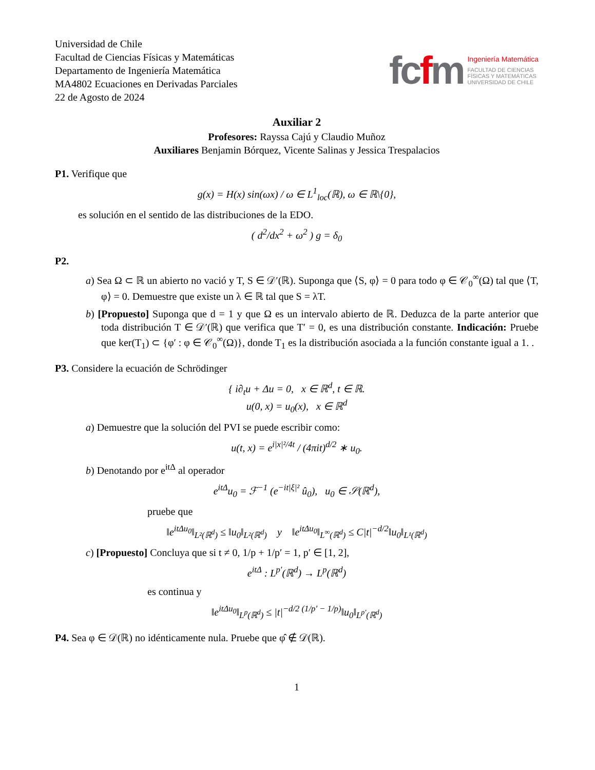Universidad de Chile
Facultad de Ciencias Físicas y Matemáticas
Departamento de Ingeniería Matemática
MA4802 Ecuaciones en Derivadas Parciales
22 de Agosto de 2024
fcfm
Ingeniería Matemática
FACULTAD DE CIENCIAS
FÍSICAS Y MATEMÁTICAS
UNIVERSIDAD DE CHILE
Auxiliar 2
Profesores: Rayssa Cajú y Claudio Muñoz
Auxiliares Benjamin Bórquez, Vicente Salinas y Jessica Trespalacios
P1. Verifique que
g(x) = H(x) sin(ωx) / ω ∈ L<sup>1</sup><sub>loc</sub>(ℝ), ω ∈ ℝ\{0},
es solución en el sentido de las distribuciones de la EDO.
( d<sup>2</sup>/dx<sup>2</sup> + ω<sup>2</sup> ) g = δ<sub>0</sub>
P2.
a) Sea Ω ⊂ ℝ un abierto no vació y T, S ∈ 𝒟′(ℝ). Suponga que ⟨S, φ⟩ = 0 para todo φ ∈ 𝒞<sub>0</sub><sup>∞</sup>(Ω) tal que ⟨T, φ⟩ = 0. Demuestre que existe un λ ∈ ℝ tal que S = λT.
b) [Propuesto] Suponga que d = 1 y que Ω es un intervalo abierto de ℝ. Deduzca de la parte anterior que toda distribución T ∈ 𝒟′(ℝ) que verifica que T′ = 0, es una distribución constante. Indicación: Pruebe que ker(T<sub>1</sub>) ⊂ {φ′ : φ ∈ 𝒞<sub>0</sub><sup>∞</sup>(Ω)}, donde T<sub>1</sub> es la distribución asociada a la función constante igual a 1. .
P3. Considere la ecuación de Schrödinger
{ i∂<sub>t</sub>u + Δu = 0, x ∈ ℝ<sup>d</sup>, t ∈ ℝ.
u(0, x) = u<sub>0</sub>(x), x ∈ ℝ<sup>d</sup>
a) Demuestre que la solución del PVI se puede escribir como:
u(t, x) = e<sup>i|x|²/4t</sup> / (4πit)<sup>d/2</sup> ∗ u<sub>0</sub>.
b) Denotando por e<sup>itΔ</sup> al operador
e<sup>itΔ</sup>u<sub>0</sub> = ℱ<sup>−1</sup> (e<sup>−it|ξ|²</sup> û<sub>0</sub>), u<sub>0</sub> ∈ 𝒮(ℝ<sup>d</sup>),
pruebe que
‖e<sup>itΔu<sub>0</sub></sup>‖<sub>L²(ℝ<sup>d</sup>)</sub> ≤ ‖u<sub>0</sub>‖<sub>L²(ℝ<sup>d</sup>)</sub> y ‖e<sup>itΔu<sub>0</sub></sup>‖<sub>L<sup>∞</sup>(ℝ<sup>d</sup>)</sub> ≤ C|t|<sup>−d/2</sup>‖u<sub>0</sub>‖<sub>L¹(ℝ<sup>d</sup>)</sub>
c) [Propuesto] Concluya que si t ≠ 0, 1/p + 1/p′ = 1, p′ ∈ [1, 2],
e<sup>itΔ</sup> : L<sup>p′</sup>(ℝ<sup>d</sup>) → L<sup>p</sup>(ℝ<sup>d</sup>)
es continua y
‖e<sup>itΔu<sub>0</sub></sup>‖<sub>L<sup>p</sup>(ℝ<sup>d</sup>)</sub> ≤ |t|<sup>−d/2 (1/p′ − 1/p)</sup>‖u<sub>0</sub>‖<sub>L<sup>p′</sup>(ℝ<sup>d</sup>)</sub>
P4. Sea φ ∈ 𝒟(ℝ) no idénticamente nula. Pruebe que φ̂ ∉ 𝒟(ℝ).
1